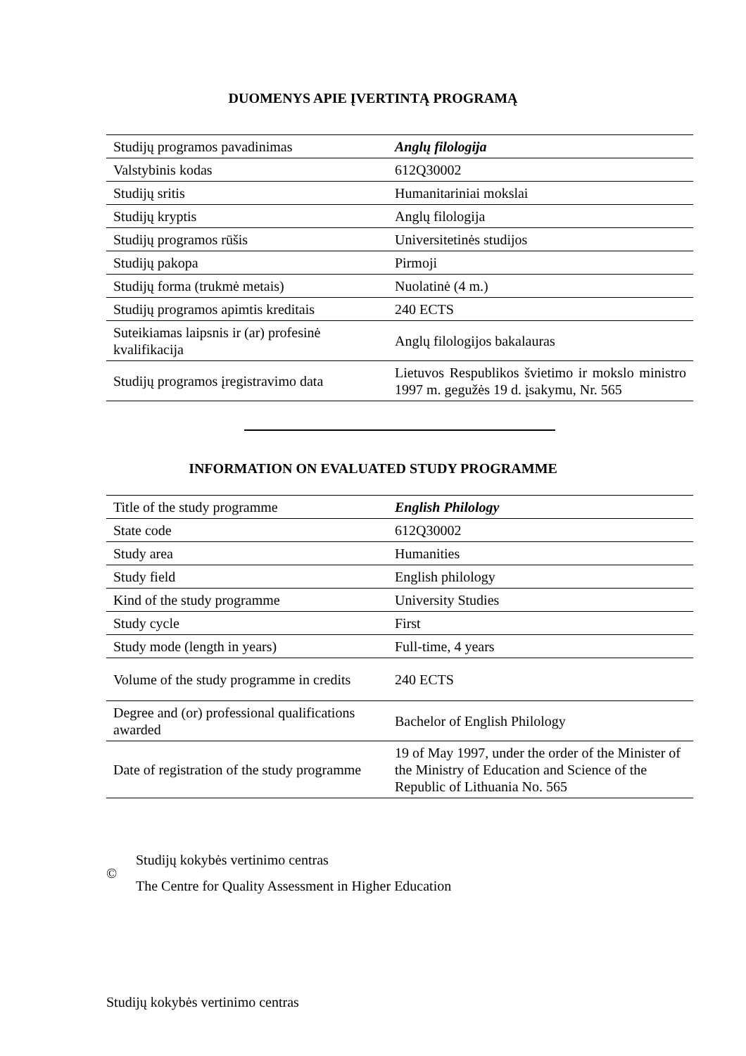DUOMENYS APIE ĮVERTINTĄ PROGRAMĄ
| Studijų programos pavadinimas | Anglų filologija |
| Valstybinis kodas | 612Q30002 |
| Studijų sritis | Humanitariniai mokslai |
| Studijų kryptis | Anglų filologija |
| Studijų programos rūšis | Universitetinės studijos |
| Studijų pakopa | Pirmoji |
| Studijų forma (trukmė metais) | Nuolatinė (4 m.) |
| Studijų programos apimtis kreditais | 240 ECTS |
| Suteikiamas laipsnis ir (ar) profesinė kvalifikacija | Anglų filologijos bakalauras |
| Studijų programos įregistravimo data | Lietuvos Respublikos švietimo ir mokslo ministro 1997 m. gegužės 19 d. įsakymu, Nr. 565 |
INFORMATION ON EVALUATED STUDY PROGRAMME
| Title of the study programme | English Philology |
| State code | 612Q30002 |
| Study area | Humanities |
| Study field | English philology |
| Kind of the study programme | University Studies |
| Study cycle | First |
| Study mode (length in years) | Full-time, 4 years |
| Volume of the study programme in credits | 240 ECTS |
| Degree and (or) professional qualifications awarded | Bachelor of English Philology |
| Date of registration of the study programme | 19 of May 1997, under the order of the Minister of the Ministry of Education and Science of the Republic of Lithuania No. 565 |
©
Studijų kokybės vertinimo centras
The Centre for Quality Assessment in Higher Education
Studijų kokybės vertinimo centras